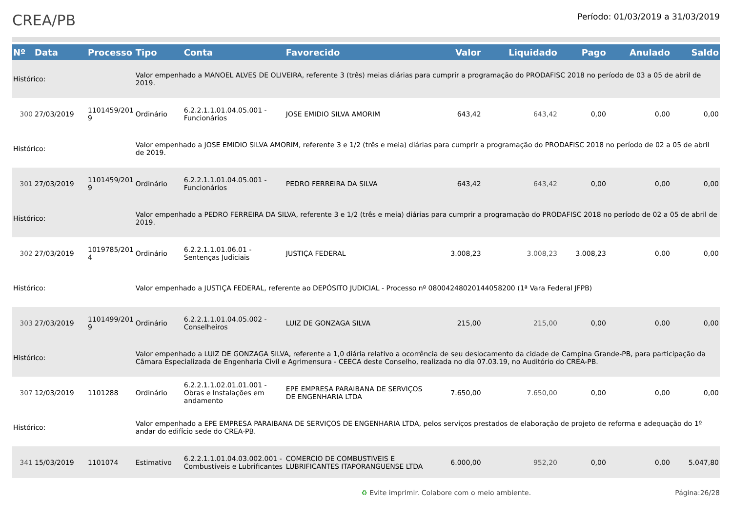CREA/PB
Período: 01/03/2019 a 31/03/2019
| Nº | Data | Processo | Tipo | Conta | Favorecido | Valor | Liquidado | Pago | Anulado | Saldo |
| --- | --- | --- | --- | --- | --- | --- | --- | --- | --- | --- |
| Histórico: | | | Valor empenhado a MANOEL ALVES DE OLIVEIRA, referente 3 (três) meias diárias para cumprir a programação do PRODAFISC 2018 no período de 03 a 05 de abril de 2019. | | | | | | | |
| 300 | 27/03/2019 | 1101459/201 9 | Ordinário | 6.2.2.1.1.01.04.05.001 - Funcionários | JOSE EMIDIO SILVA AMORIM | 643,42 | 643,42 | 0,00 | 0,00 | 0,00 |
| Histórico: | | | Valor empenhado a JOSE EMIDIO SILVA AMORIM, referente 3 e 1/2 (três e meia) diárias para cumprir a programação do PRODAFISC 2018 no período de 02 a 05 de abril de 2019. | | | | | | | |
| 301 | 27/03/2019 | 1101459/201 9 | Ordinário | 6.2.2.1.1.01.04.05.001 - Funcionários | PEDRO FERREIRA DA SILVA | 643,42 | 643,42 | 0,00 | 0,00 | 0,00 |
| Histórico: | | | Valor empenhado a PEDRO FERREIRA DA SILVA, referente 3 e 1/2 (três e meia) diárias para cumprir a programação do PRODAFISC 2018 no período de 02 a 05 de abril de 2019. | | | | | | | |
| 302 | 27/03/2019 | 1019785/201 4 | Ordinário | 6.2.2.1.1.01.06.01 - Sentenças Judiciais | JUSTIÇA FEDERAL | 3.008,23 | 3.008,23 | 3.008,23 | 0,00 | 0,00 |
| Histórico: | | | Valor empenhado a JUSTIÇA FEDERAL, referente ao DEPÓSITO JUDICIAL - Processo nº 08004248020144058200 (1ª Vara Federal JFPB) | | | | | | | |
| 303 | 27/03/2019 | 1101499/201 9 | Ordinário | 6.2.2.1.1.01.04.05.002 - Conselheiros | LUIZ DE GONZAGA SILVA | 215,00 | 215,00 | 0,00 | 0,00 | 0,00 |
| Histórico: | | | Valor empenhado a LUIZ DE GONZAGA SILVA, referente a 1,0 diária relativo a ocorrência de seu deslocamento da cidade de Campina Grande-PB, para participação da Câmara Especializada de Engenharia Civil e Agrimensura - CEECA deste Conselho, realizada no dia 07.03.19, no Auditório do CREA-PB. | | | | | | | |
| 307 | 12/03/2019 | 1101288 | Ordinário | 6.2.2.1.1.02.01.01.001 - Obras e Instalações em andamento | EPE EMPRESA PARAIBANA DE SERVIÇOS DE ENGENHARIA LTDA | 7.650,00 | 7.650,00 | 0,00 | 0,00 | 0,00 |
| Histórico: | | | Valor empenhado a EPE EMPRESA PARAIBANA DE SERVIÇOS DE ENGENHARIA LTDA, pelos serviços prestados de elaboração de projeto de reforma e adequação do 1º andar do edifício sede do CREA-PB. | | | | | | | |
| 341 | 15/03/2019 | 1101074 | Estimativo | 6.2.2.1.1.01.04.03.002.001 - Combustíveis e Lubrificantes | COMERCIO DE COMBUSTIVEIS E LUBRIFICANTES ITAPORANGUENSE LTDA | 6.000,00 | 952,20 | 0,00 | 0,00 | 5.047,80 |
♻ Evite imprimir. Colabore com o meio ambiente. Página:26/28